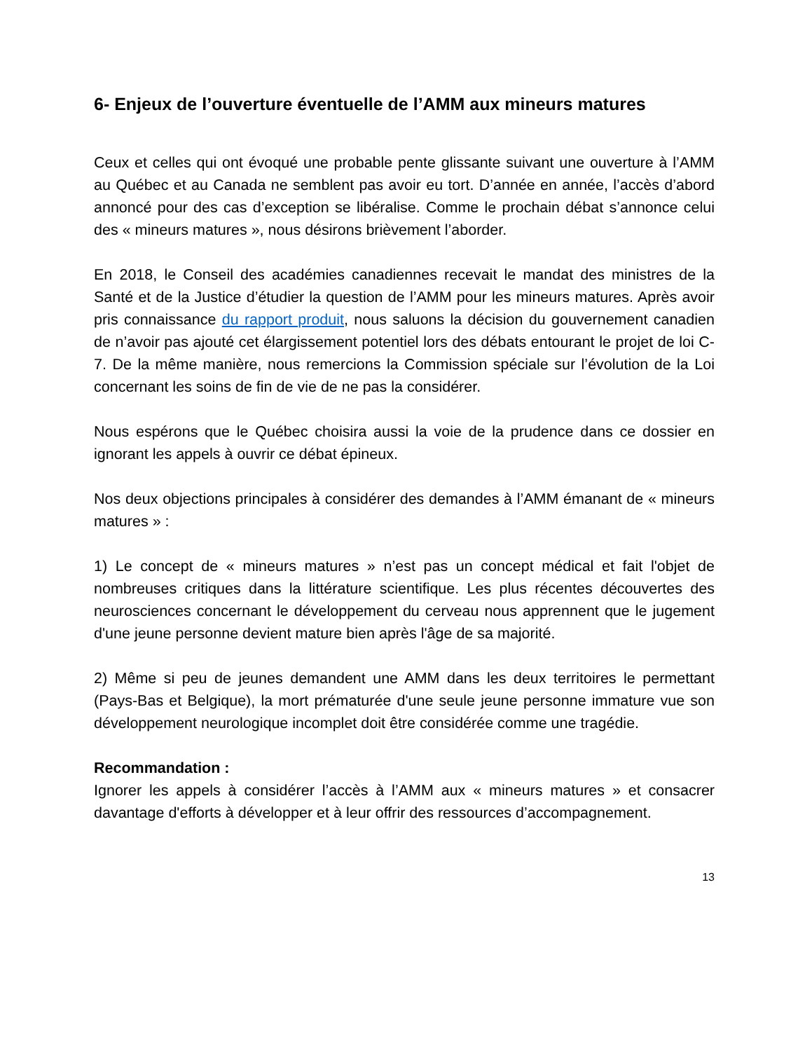6- Enjeux de l’ouverture éventuelle de l’AMM aux mineurs matures
Ceux et celles qui ont évoqué une probable pente glissante suivant une ouverture à l’AMM au Québec et au Canada ne semblent pas avoir eu tort. D’année en année, l’accès d’abord annoncé pour des cas d’exception se libéralise. Comme le prochain débat s’annonce celui des « mineurs matures », nous désirons brièvement l’aborder.
En 2018, le Conseil des académies canadiennes recevait le mandat des ministres de la Santé et de la Justice d’étudier la question de l’AMM pour les mineurs matures. Après avoir pris connaissance du rapport produit, nous saluons la décision du gouvernement canadien de n’avoir pas ajouté cet élargissement potentiel lors des débats entourant le projet de loi C-7. De la même manière, nous remercions la Commission spéciale sur l’évolution de la Loi concernant les soins de fin de vie de ne pas la considérer.
Nous espérons que le Québec choisira aussi la voie de la prudence dans ce dossier en ignorant les appels à ouvrir ce débat épineux.
Nos deux objections principales à considérer des demandes à l’AMM émanant de « mineurs matures » :
1) Le concept de « mineurs matures » n’est pas un concept médical et fait l'objet de nombreuses critiques dans la littérature scientifique. Les plus récentes découvertes des neurosciences concernant le développement du cerveau nous apprennent que le jugement d'une jeune personne devient mature bien après l'âge de sa majorité.
2) Même si peu de jeunes demandent une AMM dans les deux territoires le permettant (Pays-Bas et Belgique), la mort prématurée d'une seule jeune personne immature vue son développement neurologique incomplet doit être considérée comme une tragédie.
Recommandation :
Ignorer les appels à considérer l’accès à l’AMM aux « mineurs matures » et consacrer davantage d'efforts à développer et à leur offrir des ressources d’accompagnement.
13